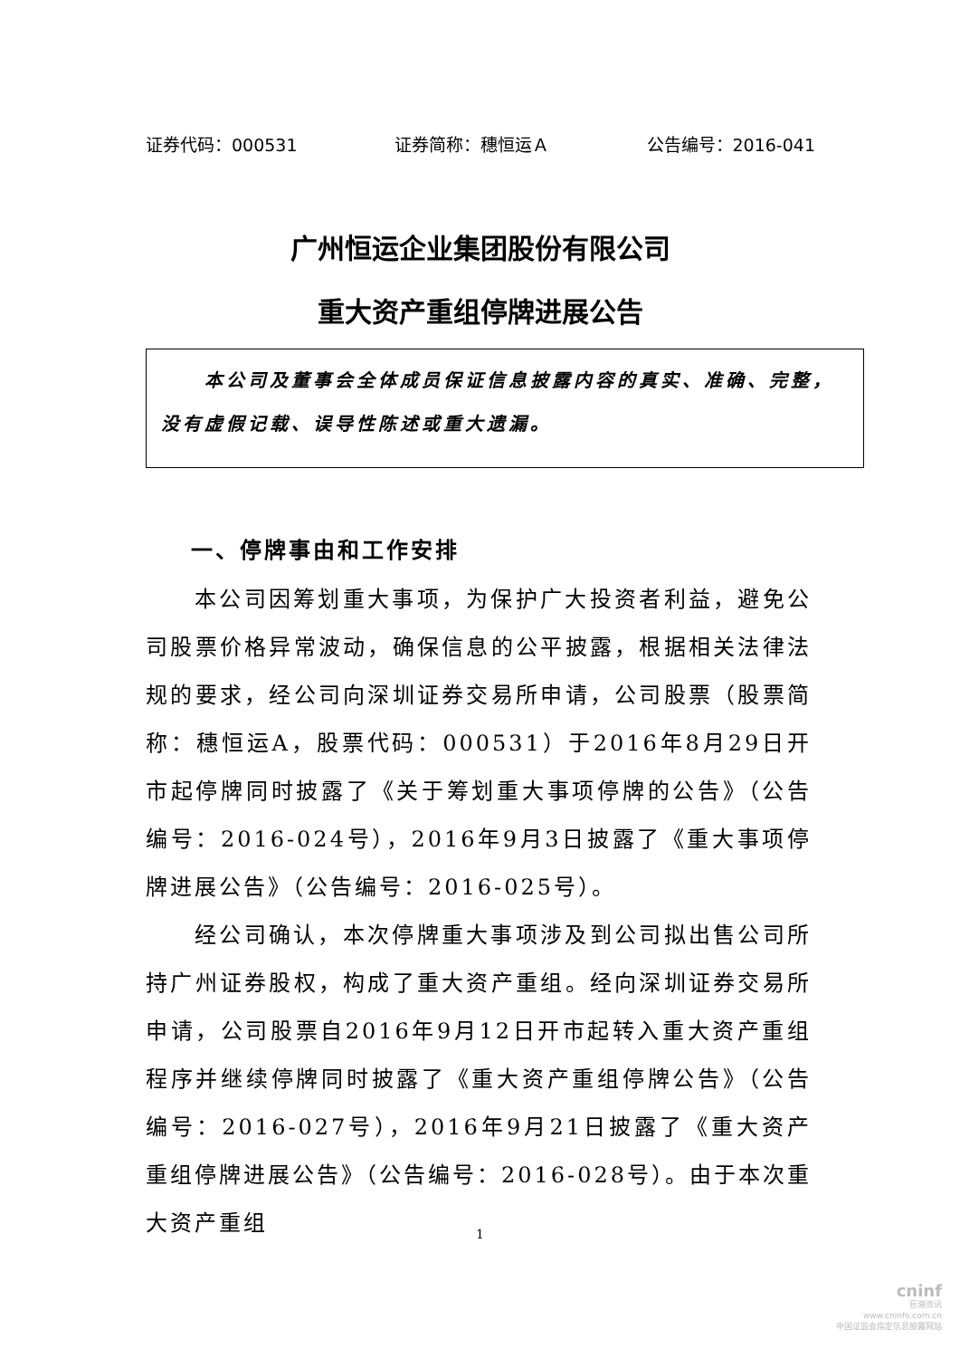证券代码：000531 证券简称：穗恒运Ａ 公告编号：2016-041
广州恒运企业集团股份有限公司
重大资产重组停牌进展公告
　　本公司及董事会全体成员保证信息披露内容的真实、准确、完整，没有虚假记载、误导性陈述或重大遗漏。
一、停牌事由和工作安排
本公司因筹划重大事项，为保护广大投资者利益，避免公司股票价格异常波动，确保信息的公平披露，根据相关法律法规的要求，经公司向深圳证券交易所申请，公司股票（股票简称：穗恒运A，股票代码：000531）于2016年8月29日开市起停牌同时披露了《关于筹划重大事项停牌的公告》（公告编号：2016-024号），2016年9月3日披露了《重大事项停牌进展公告》（公告编号：2016-025号）。
经公司确认，本次停牌重大事项涉及到公司拟出售公司所持广州证券股权，构成了重大资产重组。经向深圳证券交易所申请，公司股票自2016年9月12日开市起转入重大资产重组程序并继续停牌同时披露了《重大资产重组停牌公告》（公告编号：2016-027号），2016年9月21日披露了《重大资产重组停牌进展公告》（公告编号：2016-028号）。由于本次重大资产重组
1
cninf
巨潮资讯
www.cninfo.com.cn
中国证监会指定信息披露网站